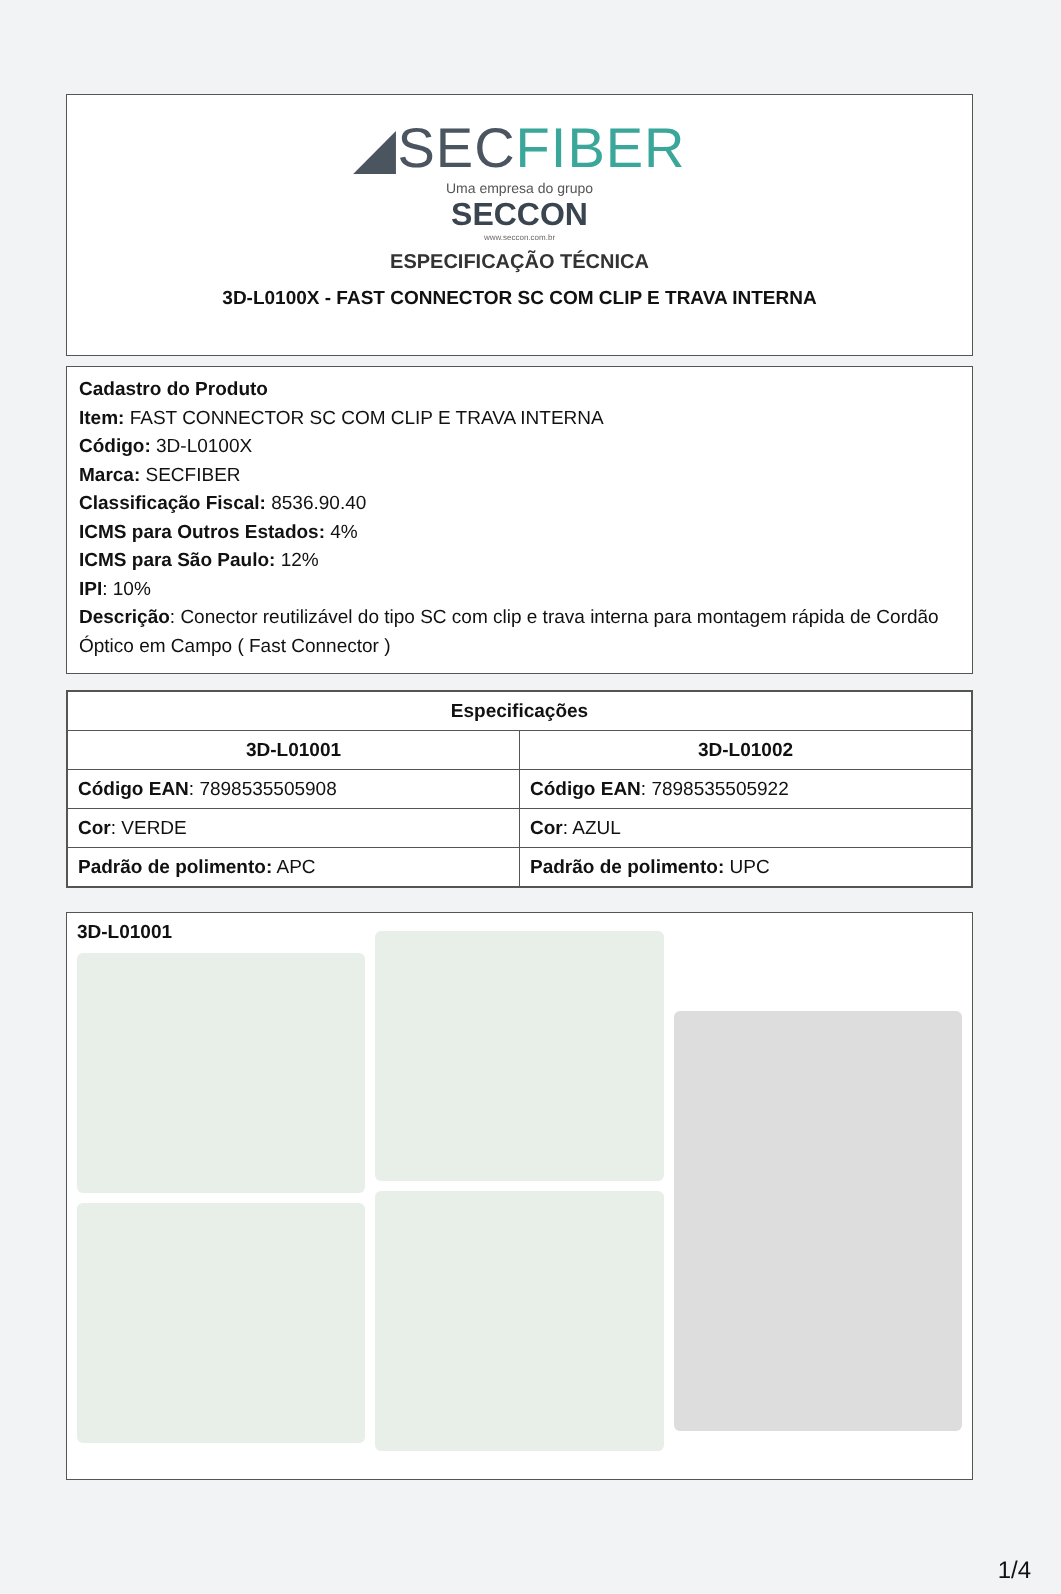◢SECFIBER
Uma empresa do grupo
SECCON
www.seccon.com.br
ESPECIFICAÇÃO TÉCNICA
3D-L0100X - FAST CONNECTOR SC COM CLIP E TRAVA INTERNA
Cadastro do Produto
Item: FAST CONNECTOR SC COM CLIP E TRAVA INTERNA
Código: 3D-L0100X
Marca: SECFIBER
Classificação Fiscal: 8536.90.40
ICMS para Outros Estados: 4%
ICMS para São Paulo: 12%
IPI: 10%
Descrição: Conector reutilizável do tipo SC com clip e trava interna para montagem rápida de Cordão Óptico em Campo ( Fast Connector )
| Especificações | |
| --- | --- |
| 3D-L01001 | 3D-L01002 |
| Código EAN : 7898535505908 | Código EAN : 7898535505922 |
| Cor : VERDE | Cor : AZUL |
| Padrão de polimento: APC | Padrão de polimento: UPC |
3D-L01001
1/4